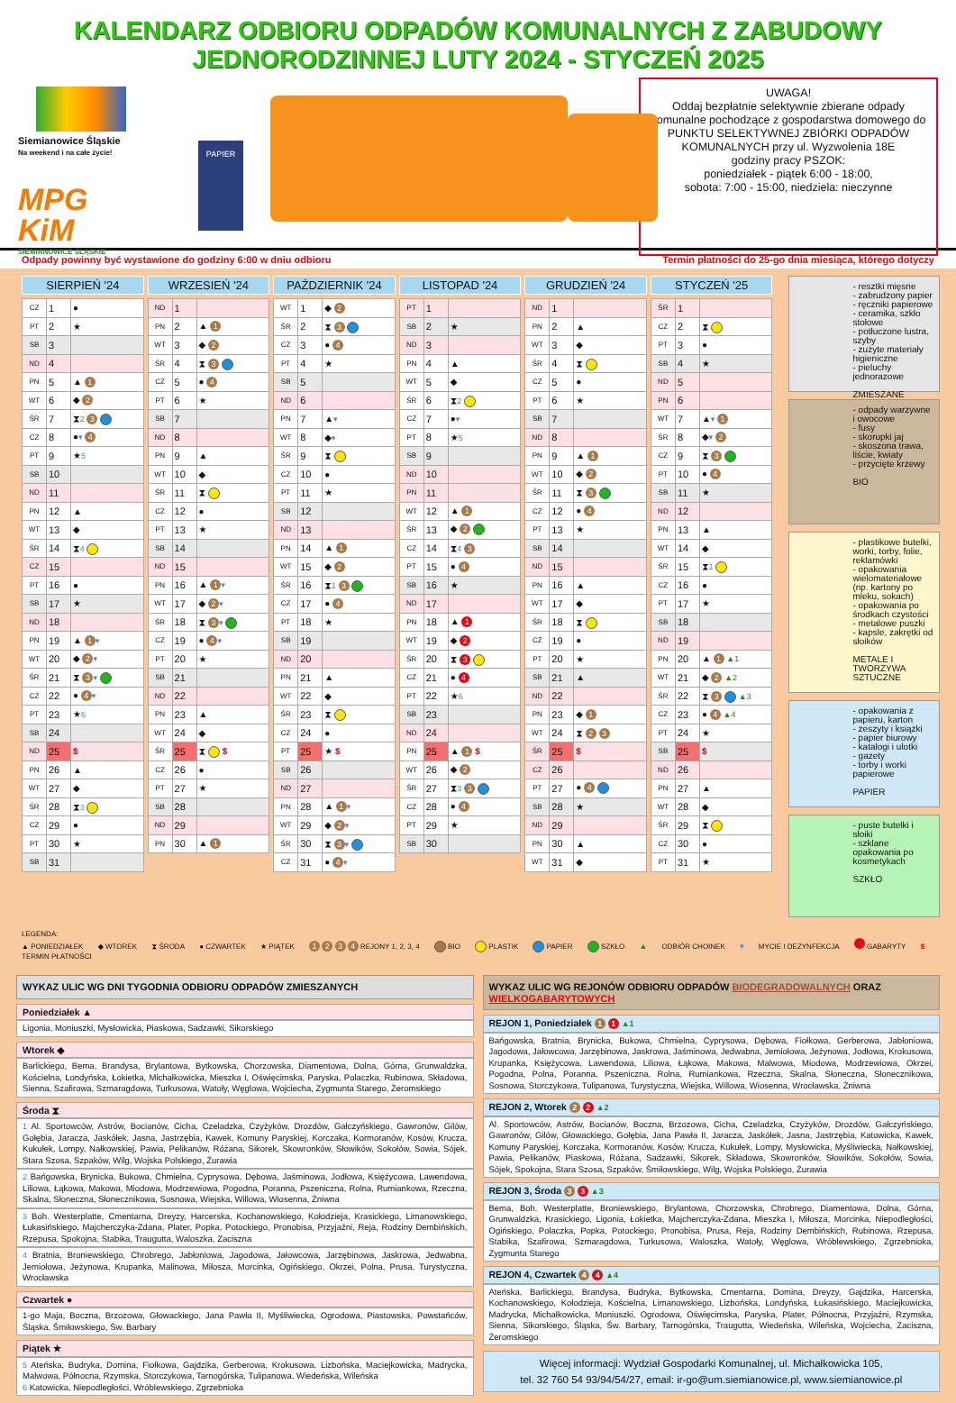KALENDARZ ODBIORU ODPADÓW KOMUNALNYCH Z ZABUDOWY
JEDNORODZINNEJ LUTY 2024 - STYCZEŃ 2025
Siemianowice Śląskie
Na weekend i na całe życie!
MPG KiM
SIEMIANOWICE ŚLĄSKIE
PAPIER
UWAGA!
Oddaj bezpłatnie selektywnie zbierane odpady komunalne pochodzące z gospodarstwa domowego do PUNKTU SELEKTYWNEJ ZBIÓRKI ODPADÓW KOMUNALNYCH przy ul. Wyzwolenia 18E
godziny pracy PSZOK:
poniedziałek - piątek 6:00 - 18:00,
sobota: 7:00 - 15:00, niedziela: nieczynne
Odpady powinny być wystawione do godziny 6:00 w dniu odbioru Termin płatności do 25-go dnia miesiąca, którego dotyczy
SIERPIEŃ '24
| CZ | 1 | ● |
| PT | 2 | ★ |
| SB | 3 | |
| ND | 4 | |
| PN | 5 | ▲ 1 |
| WT | 6 | ◆ 2 |
| ŚR | 7 | ⧗ 2 3 |
| CZ | 8 | ● ▾ 4 |
| PT | 9 | ★ 5 |
| SB | 10 | |
| ND | 11 | |
| PN | 12 | ▲ |
| WT | 13 | ◆ |
| ŚR | 14 | ⧗ 4 |
| CZ | 15 | |
| PT | 16 | ● |
| SB | 17 | ★ |
| ND | 18 | |
| PN | 19 | ▲ 1 ▾ |
| WT | 20 | ◆ 2 ▾ |
| ŚR | 21 | ⧗ 3 ▾ |
| CZ | 22 | ● 4 ▾ |
| PT | 23 | ★ 6 |
| SB | 24 | |
| ND | 25 | $ |
| PN | 26 | ▲ |
| WT | 27 | ◆ |
| ŚR | 28 | ⧗ 3 |
| CZ | 29 | ● |
| PT | 30 | ★ |
| SB | 31 | |
WRZESIEŃ '24
| ND | 1 | |
| PN | 2 | ▲ 1 |
| WT | 3 | ◆ 2 |
| ŚR | 4 | ⧗ 3 |
| CZ | 5 | ● 4 |
| PT | 6 | ★ |
| SB | 7 | |
| ND | 8 | |
| PN | 9 | ▲ |
| WT | 10 | ◆ |
| ŚR | 11 | ⧗ |
| CZ | 12 | ● |
| PT | 13 | ★ |
| SB | 14 | |
| ND | 15 | |
| PN | 16 | ▲ 1 ▾ |
| WT | 17 | ◆ 2 ▾ |
| ŚR | 18 | ⧗ 3 ▾ |
| CZ | 19 | ● 4 ▾ |
| PT | 20 | ★ |
| SB | 21 | |
| ND | 22 | |
| PN | 23 | ▲ |
| WT | 24 | ◆ |
| ŚR | 25 | ⧗ $ |
| CZ | 26 | ● |
| PT | 27 | ★ |
| SB | 28 | |
| ND | 29 | |
| PN | 30 | ▲ 1 |
PAŹDZIERNIK '24
| WT | 1 | ◆ 2 |
| ŚR | 2 | ⧗ 3 |
| CZ | 3 | ● 4 |
| PT | 4 | ★ |
| SB | 5 | |
| ND | 6 | |
| PN | 7 | ▲ ▾ |
| WT | 8 | ◆ ▾ |
| ŚR | 9 | ⧗ |
| CZ | 10 | ● |
| PT | 11 | ★ |
| SB | 12 | |
| ND | 13 | |
| PN | 14 | ▲ 1 |
| WT | 15 | ◆ 2 |
| ŚR | 16 | ⧗ 1 3 |
| CZ | 17 | ● 4 |
| PT | 18 | ★ |
| SB | 19 | |
| ND | 20 | |
| PN | 21 | ▲ |
| WT | 22 | ◆ |
| ŚR | 23 | ⧗ |
| CZ | 24 | ● |
| PT | 25 | ★ $ |
| SB | 26 | |
| ND | 27 | |
| PN | 28 | ▲ 1 ▾ |
| WT | 29 | ◆ 2 ▾ |
| ŚR | 30 | ⧗ 3 ▾ |
| CZ | 31 | ● 4 ▾ |
LISTOPAD '24
| PT | 1 | |
| SB | 2 | ★ |
| ND | 3 | |
| PN | 4 | ▲ |
| WT | 5 | ◆ |
| ŚR | 6 | ⧗ 2 |
| CZ | 7 | ● ▾ |
| PT | 8 | ★ 5 |
| SB | 9 | |
| ND | 10 | |
| PN | 11 | |
| WT | 12 | ▲ 1 |
| ŚR | 13 | ◆ 2 |
| CZ | 14 | ⧗ 4 3 |
| PT | 15 | ● 4 |
| SB | 16 | ★ |
| ND | 17 | |
| PN | 18 | ▲ 1 |
| WT | 19 | ◆ 2 |
| ŚR | 20 | ⧗ 3 |
| CZ | 21 | ● 4 |
| PT | 22 | ★ 6 |
| SB | 23 | |
| ND | 24 | |
| PN | 25 | ▲ 1 $ |
| WT | 26 | ◆ 2 |
| ŚR | 27 | ⧗ 3 3 |
| CZ | 28 | ● 4 |
| PT | 29 | ★ |
| SB | 30 | |
GRUDZIEŃ '24
| ND | 1 | |
| PN | 2 | ▲ |
| WT | 3 | ◆ |
| ŚR | 4 | ⧗ |
| CZ | 5 | ● |
| PT | 6 | ★ |
| SB | 7 | |
| ND | 8 | |
| PN | 9 | ▲ 1 |
| WT | 10 | ◆ 2 |
| ŚR | 11 | ⧗ 3 |
| CZ | 12 | ● 4 |
| PT | 13 | ★ |
| SB | 14 | |
| ND | 15 | |
| PN | 16 | ▲ |
| WT | 17 | ◆ |
| ŚR | 18 | ⧗ |
| CZ | 19 | ● |
| PT | 20 | ★ |
| SB | 21 | ▲ |
| ND | 22 | |
| PN | 23 | ◆ 1 |
| WT | 24 | ⧗ 2 3 |
| ŚR | 25 | $ |
| CZ | 26 | |
| PT | 27 | ● 4 |
| SB | 28 | ★ |
| ND | 29 | |
| PN | 30 | ▲ |
| WT | 31 | ◆ |
STYCZEŃ '25
| ŚR | 1 | |
| CZ | 2 | ⧗ |
| PT | 3 | ● |
| SB | 4 | ★ |
| ND | 5 | |
| PN | 6 | |
| WT | 7 | ▲ ▾ 1 |
| ŚR | 8 | ◆ ▾ 2 |
| CZ | 9 | ⧗ 3 |
| PT | 10 | ● 4 |
| SB | 11 | ★ |
| ND | 12 | |
| PN | 13 | ▲ |
| WT | 14 | ◆ |
| ŚR | 15 | ⧗ 1 |
| CZ | 16 | ● |
| PT | 17 | ★ |
| SB | 18 | |
| ND | 19 | |
| PN | 20 | ▲ 1 ▲1 |
| WT | 21 | ◆ 2 ▲2 |
| ŚR | 22 | ⧗ 3 ▲3 |
| CZ | 23 | ● 4 ▲4 |
| PT | 24 | ★ |
| SB | 25 | $ |
| ND | 26 | |
| PN | 27 | ▲ |
| WT | 28 | ◆ |
| ŚR | 29 | ⧗ |
| CZ | 30 | ● |
| PT | 31 | ★ |
- resztki mięsne
- zabrudzony papier
- ręczniki papierowe
- ceramika, szkło stołowe
- potłuczone lustra, szyby
- zużyte materiały higieniczne
- pieluchy jednorazowe
ZMIESZANE
- odpady warzywne i owocowe
- fusy
- skorupki jaj
- skoszona trawa, liście, kwiaty
- przycięte krzewy
BIO
- plastikowe butelki, worki, torby, folie, reklamówki
- opakowania wielomateriałowe (np. kartony po mleku, sokach)
- opakowania po środkach czystości
- metalowe puszki
- kapsle, zakrętki od słoików
METALE I TWORZYWA SZTUCZNE
- opakowania z papieru, karton
- zeszyty i książki
- papier biurowy
- katalogi i ulotki
- gazety
- torby i worki papierowe
PAPIER
- puste butelki i słoiki
- szklane opakowania po kosmetykach
SZKŁO
LEGENDA:
▲ PONIEDZIAŁEK ◆ WTOREK ⧗ ŚRODA ● CZWARTEK ★ PIĄTEK 1 2 3 4 REJONY 1, 2, 3, 4 BIO PLASTIK PAPIER SZKŁO ▲ ODBIÓR CHOINEK ▾ MYCIE I DEZYNFEKCJA GABARYTY $ TERMIN PŁATNOŚCI
WYKAZ ULIC WG DNI TYGODNIA ODBIORU ODPADÓW ZMIESZANYCH
Poniedziałek ▲
Ligonia, Moniuszki, Mysłowicka, Piaskowa, Sadzawki, Sikorskiego
Wtorek ◆
Barlickiego, Bema, Brandysa, Brylantowa, Bytkowska, Chorzowska, Diamentowa, Dolna, Górna, Grunwaldzka, Kościelna, Londyńska, Łokietka, Michałkowicka, Mieszka I, Oświęcimska, Paryska, Polaczka, Rubinowa, Składowa, Sienna, Szafirowa, Szmaragdowa, Turkusowa, Watoły, Węglowa, Wojciecha, Zygmunta Starego, Żeromskiego
Środa ⧗
1 Al. Sportowców, Astrów, Bocianów, Cicha, Czeladzka, Czyżyków, Drozdów, Gałczyńskiego, Gawronów, Gilów, Gołębia, Jaracza, Jaskółek, Jasna, Jastrzębia, Kawek, Komuny Paryskiej, Korczaka, Kormoranów, Kosów, Krucza, Kukułek, Lompy, Nałkowskiej, Pawia, Pelikanów, Różana, Sikorek, Skowronków, Słowików, Sokołów, Sowia, Sójek, Stara Szosa, Szpaków, Wilg, Wojska Polskiego, Żurawia
2 Bańgowska, Brynicka, Bukowa, Chmielna, Cyprysowa, Dębowa, Jaśminowa, Jodłowa, Księżycowa, Lawendowa, Liliowa, Łąkowa, Makowa, Miodowa, Modrzewiowa, Pogodna, Poranna, Pszeniczna, Rolna, Rumiankowa, Rzeczna, Skalna, Słoneczna, Słonecznikowa, Sosnowa, Wiejska, Willowa, Wiosenna, Żniwna
3 Boh. Westerplatte, Cmentarna, Dreyzy, Harcerska, Kochanowskiego, Kołodzieja, Krasickiego, Limanowskiego, Łukasińskiego, Majcherczyka-Zdana, Plater, Popka, Potockiego, Pronobisa, Przyjaźni, Reja, Rodziny Dembińskich, Rzepusa, Spokojna, Stabika, Traugutta, Waloszka, Zaciszna
4 Bratnia, Broniewskiego, Chrobrego, Jabłoniowa, Jagodowa, Jałowcowa, Jarzębinowa, Jaskrowa, Jedwabna, Jemiołowa, Jeżynowa, Krupanka, Malinowa, Miłosza, Morcinka, Ogińskiego, Okrzei, Polna, Prusa, Turystyczna, Wrocławska
Czwartek ●
1-go Maja, Boczna, Brzozowa, Głowackiego, Jana Pawła II, Myśliwiecka, Ogrodowa, Piastowska, Powstańców, Śląska, Śmiłowskiego, Św. Barbary
Piątek ★
5 Ateńska, Budryka, Domina, Fiołkowa, Gajdzika, Gerberowa, Krokusowa, Lizbońska, Maciejkowicka, Madrycka, Malwowa, Północna, Rzymska, Storczykowa, Tarnogórska, Tulipanowa, Wiedeńska, Wileńska
6 Katowicka, Niepodległości, Wróblewskiego, Zgrzebnioka
WYKAZ ULIC WG REJONÓW ODBIORU ODPADÓW BIODEGRADOWALNYCH ORAZ WIELKOGABARYTOWYCH
REJON 1, Poniedziałek 1 1 ▲1
Bańgowska, Bratnia, Brynicka, Bukowa, Chmielna, Cyprysowa, Dębowa, Fiołkowa, Gerberowa, Jabłoniowa, Jagodowa, Jałowcowa, Jarzębinowa, Jaskrowa, Jaśminowa, Jedwabna, Jemiołowa, Jeżynowa, Jodłowa, Krokusowa, Krupanka, Księżycowa, Lawendowa, Liliowa, Łąkowa, Makowa, Malwowa, Miodowa, Modrzewiowa, Okrzei, Pogodna, Polna, Poranna, Pszeniczna, Rolna, Rumiankowa, Rzeczna, Skalna, Słoneczna, Słonecznikowa, Sosnowa, Storczykowa, Tulipanowa, Turystyczna, Wiejska, Willowa, Wiosenna, Wrocławska, Żniwna
REJON 2, Wtorek 2 2 ▲2
Al. Sportowców, Astrów, Bocianów, Boczna, Brzozowa, Cicha, Czeladzka, Czyżyków, Drozdów, Gałczyńskiego, Gawronów, Gilów, Głowackiego, Gołębia, Jana Pawła II, Jaracza, Jaskółek, Jasna, Jastrzębia, Katowicka, Kawek, Komuny Paryskiej, Korczaka, Kormoranów, Kosów, Krucza, Kukułek, Lompy, Mysłowicka, Myśliwiecka, Nałkowskiej, Pawia, Pelikanów, Piaskowa, Różana, Sadzawki, Sikorek, Składowa, Skowronków, Słowików, Sokołów, Sowia, Sójek, Spokojna, Stara Szosa, Szpaków, Śmiłowskiego, Wilg, Wojska Polskiego, Żurawia
REJON 3, Środa 3 3 ▲3
Bema, Boh. Westerplatte, Broniewskiego, Brylantowa, Chorzowska, Chrobrego, Diamentowa, Dolna, Górna, Grunwaldzka, Krasickiego, Ligonia, Łokietka, Majcherczyka-Zdana, Mieszka I, Miłosza, Morcinka, Niepodległości, Ogińskiego, Polaczka, Popka, Potockiego, Pronobisa, Prusa, Reja, Rodziny Dembińskich, Rubinowa, Rzepusa, Stabika, Szafirowa, Szmaragdowa, Turkusowa, Waloszka, Watoły, Węglowa, Wróblewskiego, Zgrzebnioka, Zygmunta Starego
REJON 4, Czwartek 4 4 ▲4
Ateńska, Barlickiego, Brandysa, Budryka, Bytkowska, Cmentarna, Domina, Dreyzy, Gajdzika, Harcerska, Kochanowskiego, Kołodzieja, Kościelna, Limanowskiego, Lizbońska, Londyńska, Łukasińskiego, Maciejkowicka, Madrycka, Michałkowicka, Moniuszki, Ogrodowa, Oświęcimska, Paryska, Plater, Północna, Przyjaźni, Rzymska, Sienna, Sikorskiego, Śląska, Św. Barbary, Tarnogórska, Traugutta, Wiedeńska, Wileńska, Wojciecha, Zaciszna, Żeromskiego
Więcej informacji: Wydział Gospodarki Komunalnej, ul. Michałkowicka 105,
tel. 32 760 54 93/94/54/27, email: ir-go@um.siemianowice.pl, www.siemianowice.pl